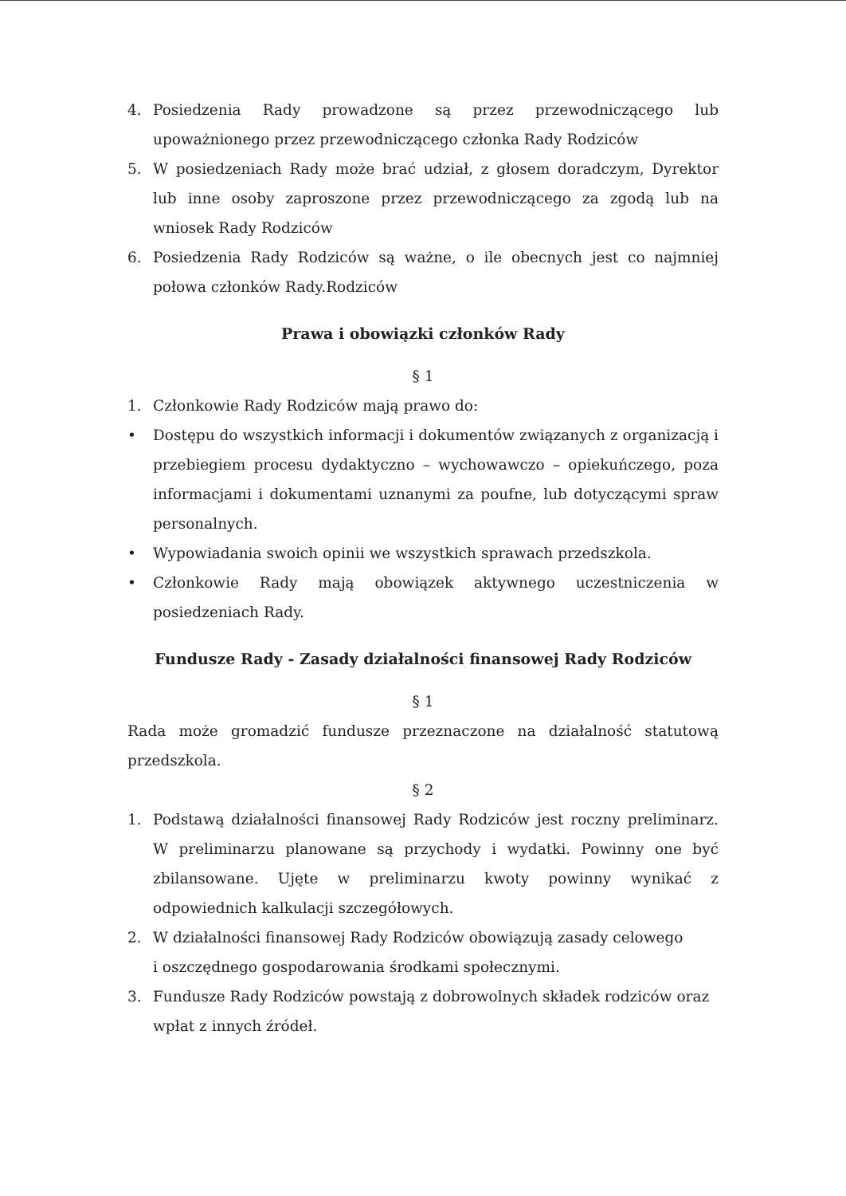4. Posiedzenia Rady prowadzone są przez przewodniczącego lub upoważnionego przez przewodniczącego członka Rady Rodziców
5. W posiedzeniach Rady może brać udział, z głosem doradczym, Dyrektor lub inne osoby zaproszone przez przewodniczącego za zgodą lub na wniosek Rady Rodziców
6. Posiedzenia Rady Rodziców są ważne, o ile obecnych jest co najmniej połowa członków Rady.Rodziców
Prawa i obowiązki członków Rady
§ 1
1. Członkowie Rady Rodziców mają prawo do:
• Dostępu do wszystkich informacji i dokumentów związanych z organizacją i przebiegiem procesu dydaktyczno – wychowawczo – opiekuńczego, poza informacjami i dokumentami uznanymi za poufne, lub dotyczącymi spraw personalnych.
• Wypowiadania swoich opinii we wszystkich sprawach przedszkola.
• Członkowie Rady mają obowiązek aktywnego uczestniczenia w posiedzeniach Rady.
Fundusze Rady - Zasady działalności finansowej Rady Rodziców
§ 1
Rada może gromadzić fundusze przeznaczone na działalność statutową przedszkola.
§ 2
1. Podstawą działalności finansowej Rady Rodziców jest roczny preliminarz. W preliminarzu planowane są przychody i wydatki. Powinny one być zbilansowane. Ujęte w preliminarzu kwoty powinny wynikać z odpowiednich kalkulacji szczegółowych.
2. W działalności finansowej Rady Rodziców obowiązują zasady celowego
i oszczędnego gospodarowania środkami społecznymi.
3. Fundusze Rady Rodziców powstają z dobrowolnych składek rodziców oraz wpłat z innych źródeł.